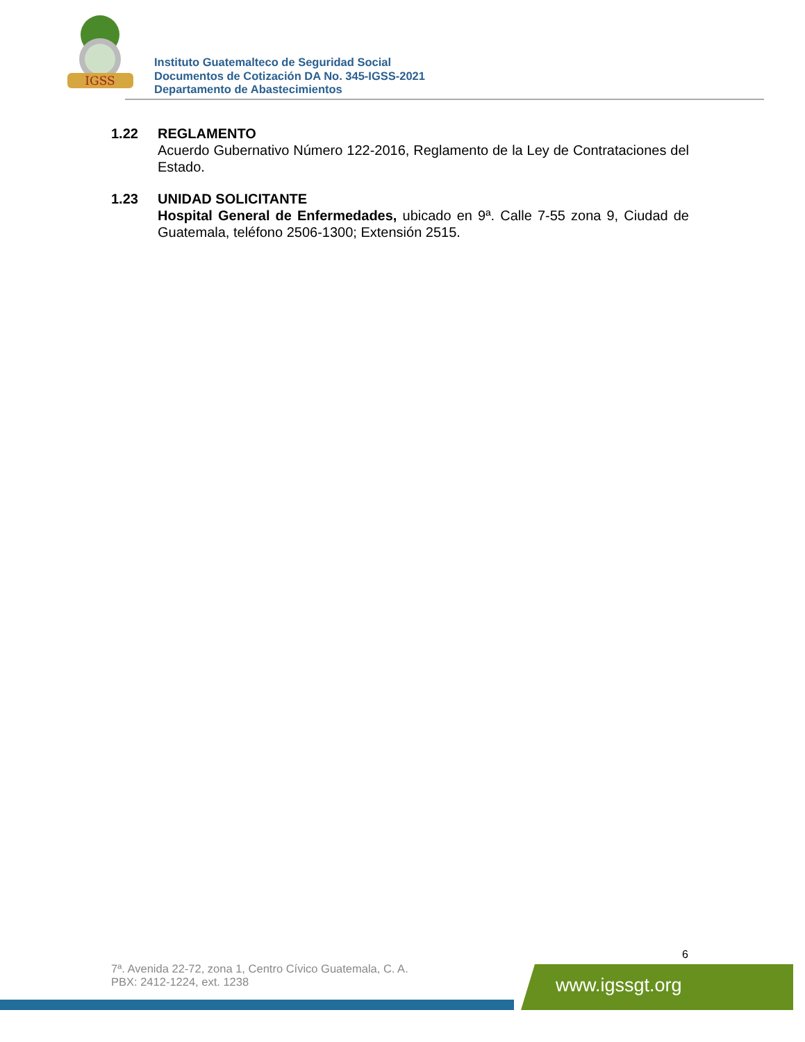IGSS
Instituto Guatemalteco de Seguridad Social
Documentos de Cotización DA No. 345-IGSS-2021
Departamento de Abastecimientos
1.22 REGLAMENTO
Acuerdo Gubernativo Número 122-2016, Reglamento de la Ley de Contrataciones del Estado.
1.23 UNIDAD SOLICITANTE
Hospital General de Enfermedades, ubicado en 9ª. Calle 7-55 zona 9, Ciudad de Guatemala, teléfono 2506-1300; Extensión 2515.
6
7ª. Avenida 22-72, zona 1, Centro Cívico Guatemala, C. A.
PBX: 2412-1224, ext. 1238
www.igssgt.org